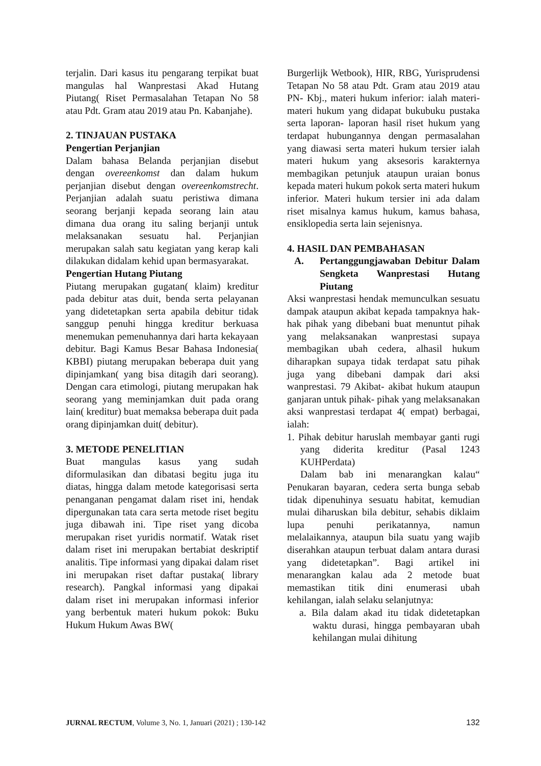terjalin. Dari kasus itu pengarang terpikat buat mangulas hal Wanprestasi Akad Hutang Piutang( Riset Permasalahan Tetapan No 58 atau Pdt. Gram atau 2019 atau Pn. Kabanjahe).
2. TINJAUAN PUSTAKA
Pengertian Perjanjian
Dalam bahasa Belanda perjanjian disebut dengan overeenkomst dan dalam hukum perjanjian disebut dengan overeenkomstrecht. Perjanjian adalah suatu peristiwa dimana seorang berjanji kepada seorang lain atau dimana dua orang itu saling berjanji untuk melaksanakan sesuatu hal. Perjanjian merupakan salah satu kegiatan yang kerap kali dilakukan didalam kehid upan bermasyarakat.
Pengertian Hutang Piutang
Piutang merupakan gugatan( klaim) kreditur pada debitur atas duit, benda serta pelayanan yang didetetapkan serta apabila debitur tidak sanggup penuhi hingga kreditur berkuasa menemukan pemenuhannya dari harta kekayaan debitur. Bagi Kamus Besar Bahasa Indonesia( KBBI) piutang merupakan beberapa duit yang dipinjamkan( yang bisa ditagih dari seorang). Dengan cara etimologi, piutang merupakan hak seorang yang meminjamkan duit pada orang lain( kreditur) buat memaksa beberapa duit pada orang dipinjamkan duit( debitur).
3. METODE PENELITIAN
Buat mangulas kasus yang sudah diformulasikan dan dibatasi begitu juga itu diatas, hingga dalam metode kategorisasi serta penanganan pengamat dalam riset ini, hendak dipergunakan tata cara serta metode riset begitu juga dibawah ini. Tipe riset yang dicoba merupakan riset yuridis normatif. Watak riset dalam riset ini merupakan bertabiat deskriptif analitis. Tipe informasi yang dipakai dalam riset ini merupakan riset daftar pustaka( library research). Pangkal informasi yang dipakai dalam riset ini merupakan informasi inferior yang berbentuk materi hukum pokok: Buku Hukum Hukum Awas BW(
Burgerlijk Wetbook), HIR, RBG, Yurisprudensi Tetapan No 58 atau Pdt. Gram atau 2019 atau PN- Kbj., materi hukum inferior: ialah materi- materi hukum yang didapat bukubuku pustaka serta laporan- laporan hasil riset hukum yang terdapat hubungannya dengan permasalahan yang diawasi serta materi hukum tersier ialah materi hukum yang aksesoris karakternya membagikan petunjuk ataupun uraian bonus kepada materi hukum pokok serta materi hukum inferior. Materi hukum tersier ini ada dalam riset misalnya kamus hukum, kamus bahasa, ensiklopedia serta lain sejenisnya.
4. HASIL DAN PEMBAHASAN
A. Pertanggungjawaban Debitur Dalam Sengketa Wanprestasi Hutang Piutang
Aksi wanprestasi hendak memunculkan sesuatu dampak ataupun akibat kepada tampaknya hak- hak pihak yang dibebani buat menuntut pihak yang melaksanakan wanprestasi supaya membagikan ubah cedera, alhasil hukum diharapkan supaya tidak terdapat satu pihak juga yang dibebani dampak dari aksi wanprestasi. 79 Akibat- akibat hukum ataupun ganjaran untuk pihak- pihak yang melaksanakan aksi wanprestasi terdapat 4( empat) berbagai, ialah:
1. Pihak debitur haruslah membayar ganti rugi yang diderita kreditur (Pasal 1243 KUHPerdata)
Dalam bab ini menarangkan kalau“ Penukaran bayaran, cedera serta bunga sebab tidak dipenuhinya sesuatu habitat, kemudian mulai diharuskan bila debitur, sehabis diklaim lupa penuhi perikatannya, namun melalaikannya, ataupun bila suatu yang wajib diserahkan ataupun terbuat dalam antara durasi yang didetetapkan”. Bagi artikel ini menarangkan kalau ada 2 metode buat memastikan titik dini enumerasi ubah kehilangan, ialah selaku selanjutnya:
a. Bila dalam akad itu tidak didetetapkan waktu durasi, hingga pembayaran ubah kehilangan mulai dihitung
JURNAL RECTUM, Volume 3, No. 1, Januari (2021) ; 130-142 132